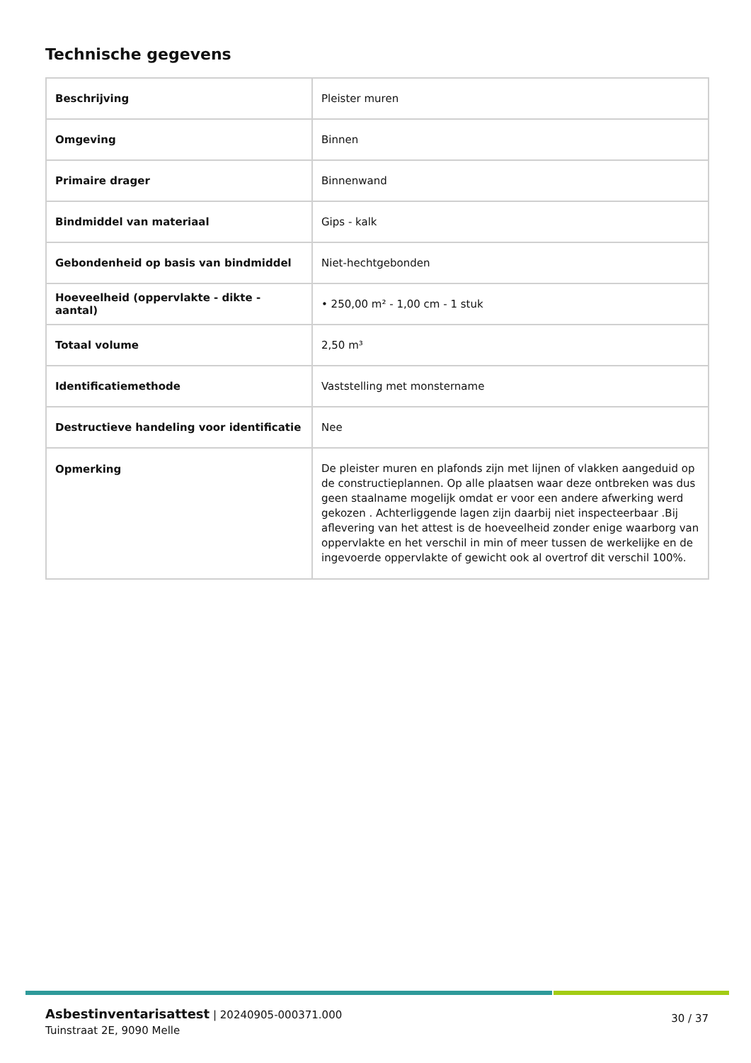Technische gegevens
| Beschrijving | Pleister muren |
| Omgeving | Binnen |
| Primaire drager | Binnenwand |
| Bindmiddel van materiaal | Gips - kalk |
| Gebondenheid op basis van bindmiddel | Niet-hechtgebonden |
| Hoeveelheid (oppervlakte - dikte - aantal) | • 250,00 m² - 1,00 cm - 1 stuk |
| Totaal volume | 2,50 m³ |
| Identificatiemethode | Vaststelling met monstername |
| Destructieve handeling voor identificatie | Nee |
| Opmerking | De pleister muren en plafonds zijn met lijnen of vlakken aangeduid op de constructieplannen. Op alle plaatsen waar deze ontbreken was dus geen staalname mogelijk omdat er voor een andere afwerking werd gekozen . Achterliggende lagen zijn daarbij niet inspecteerbaar .Bij aflevering van het attest is de hoeveelheid zonder enige waarborg van oppervlakte en het verschil in min of meer tussen de werkelijke en de ingevoerde oppervlakte of gewicht ook al overtrof dit verschil 100%. |
Asbestinventarisattest | 20240905-000371.000
Tuinstraat 2E, 9090 Melle
30 / 37